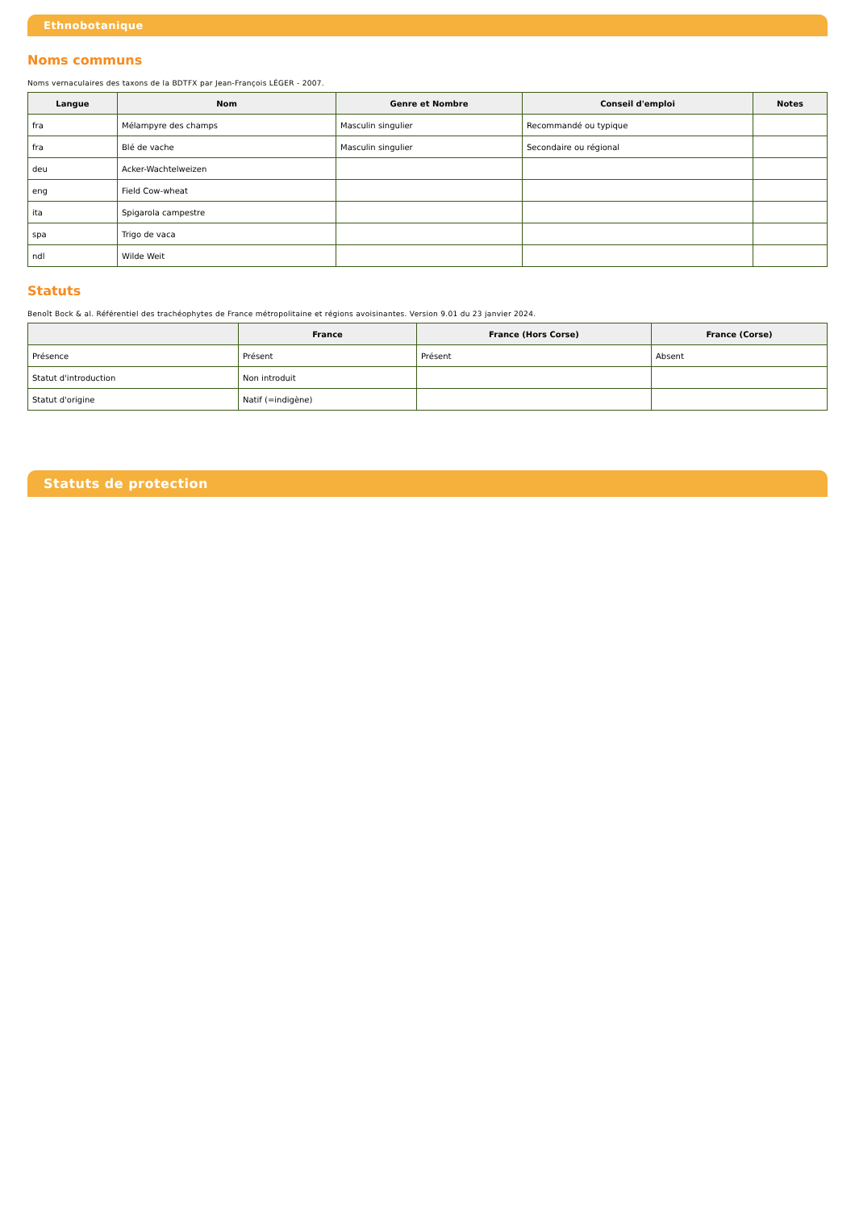Ethnobotanique
Noms communs
Noms vernaculaires des taxons de la BDTFX par Jean-François LÉGER - 2007.
| Langue | Nom | Genre et Nombre | Conseil d'emploi | Notes |
| --- | --- | --- | --- | --- |
| fra | Mélampyre des champs | Masculin singulier | Recommandé ou typique | |
| fra | Blé de vache | Masculin singulier | Secondaire ou régional | |
| deu | Acker-Wachtelweizen | | | |
| eng | Field Cow-wheat | | | |
| ita | Spigarola campestre | | | |
| spa | Trigo de vaca | | | |
| ndl | Wilde Weit | | | |
Statuts
Benoît Bock & al. Référentiel des trachéophytes de France métropolitaine et régions avoisinantes. Version 9.01 du 23 janvier 2024.
| | France | France (Hors Corse) | France (Corse) |
| --- | --- | --- | --- |
| Présence | Présent | Présent | Absent |
| Statut d'introduction | Non introduit | | |
| Statut d'origine | Natif (=indigène) | | |
Statuts de protection